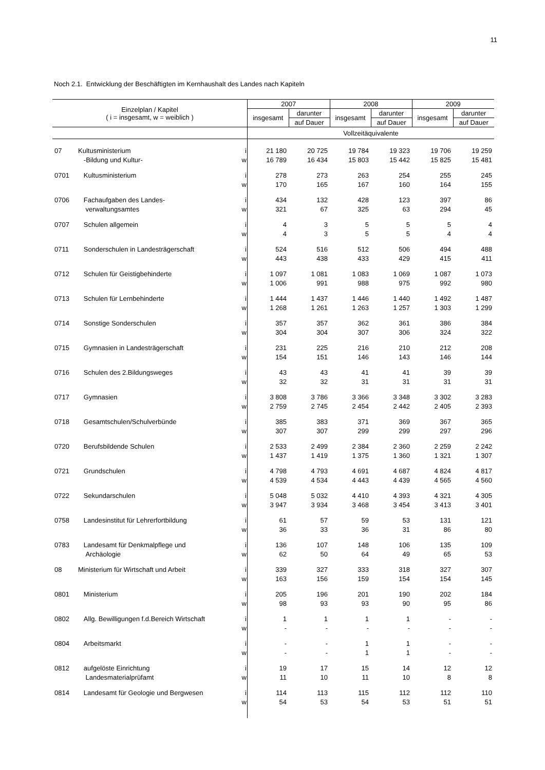11
Noch 2.1. Entwicklung der Beschäftigten im Kernhaushalt des Landes nach Kapiteln
| Einzelplan / Kapitel ( i = insgesamt, w = weiblich ) | | | 2007 | | 2008 | | 2009 | |
| --- | --- | --- | --- | --- | --- | --- | --- | --- |
| | | | insgesamt | darunter | insgesamt | darunter | insgesamt | darunter |
| | | | | auf Dauer | | auf Dauer | | auf Dauer |
| | | | Vollzeitäquivalente | | | | | |
| 07 | Kultusministerium | i | 21 180 | 20 725 | 19 784 | 19 323 | 19 706 | 19 259 |
| | -Bildung und Kultur- | w | 16 789 | 16 434 | 15 803 | 15 442 | 15 825 | 15 481 |
| 0701 | Kultusministerium | i | 278 | 273 | 263 | 254 | 255 | 245 |
| | | w | 170 | 165 | 167 | 160 | 164 | 155 |
| 0706 | Fachaufgaben des Landes- | i | 434 | 132 | 428 | 123 | 397 | 86 |
| | verwaltungsamtes | w | 321 | 67 | 325 | 63 | 294 | 45 |
| 0707 | Schulen allgemein | i | 4 | 3 | 5 | 5 | 5 | 4 |
| | | w | 4 | 3 | 5 | 5 | 4 | 4 |
| 0711 | Sonderschulen in Landesträgerschaft | i | 524 | 516 | 512 | 506 | 494 | 488 |
| | | w | 443 | 438 | 433 | 429 | 415 | 411 |
| 0712 | Schulen für Geistigbehinderte | i | 1 097 | 1 081 | 1 083 | 1 069 | 1 087 | 1 073 |
| | | w | 1 006 | 991 | 988 | 975 | 992 | 980 |
| 0713 | Schulen für Lernbehinderte | i | 1 444 | 1 437 | 1 446 | 1 440 | 1 492 | 1 487 |
| | | w | 1 268 | 1 261 | 1 263 | 1 257 | 1 303 | 1 299 |
| 0714 | Sonstige Sonderschulen | i | 357 | 357 | 362 | 361 | 386 | 384 |
| | | w | 304 | 304 | 307 | 306 | 324 | 322 |
| 0715 | Gymnasien in Landesträgerschaft | i | 231 | 225 | 216 | 210 | 212 | 208 |
| | | w | 154 | 151 | 146 | 143 | 146 | 144 |
| 0716 | Schulen des 2.Bildungsweges | i | 43 | 43 | 41 | 41 | 39 | 39 |
| | | w | 32 | 32 | 31 | 31 | 31 | 31 |
| 0717 | Gymnasien | i | 3 808 | 3 786 | 3 366 | 3 348 | 3 302 | 3 283 |
| | | w | 2 759 | 2 745 | 2 454 | 2 442 | 2 405 | 2 393 |
| 0718 | Gesamtschulen/Schulverbünde | i | 385 | 383 | 371 | 369 | 367 | 365 |
| | | w | 307 | 307 | 299 | 299 | 297 | 296 |
| 0720 | Berufsbildende Schulen | i | 2 533 | 2 499 | 2 384 | 2 360 | 2 259 | 2 242 |
| | | w | 1 437 | 1 419 | 1 375 | 1 360 | 1 321 | 1 307 |
| 0721 | Grundschulen | i | 4 798 | 4 793 | 4 691 | 4 687 | 4 824 | 4 817 |
| | | w | 4 539 | 4 534 | 4 443 | 4 439 | 4 565 | 4 560 |
| 0722 | Sekundarschulen | i | 5 048 | 5 032 | 4 410 | 4 393 | 4 321 | 4 305 |
| | | w | 3 947 | 3 934 | 3 468 | 3 454 | 3 413 | 3 401 |
| 0758 | Landesinstitut für Lehrerfortbildung | i | 61 | 57 | 59 | 53 | 131 | 121 |
| | | w | 36 | 33 | 36 | 31 | 86 | 80 |
| 0783 | Landesamt für Denkmalpflege und | i | 136 | 107 | 148 | 106 | 135 | 109 |
| | Archäologie | w | 62 | 50 | 64 | 49 | 65 | 53 |
| 08 | Ministerium für Wirtschaft und Arbeit | i | 339 | 327 | 333 | 318 | 327 | 307 |
| | | w | 163 | 156 | 159 | 154 | 154 | 145 |
| 0801 | Ministerium | i | 205 | 196 | 201 | 190 | 202 | 184 |
| | | w | 98 | 93 | 93 | 90 | 95 | 86 |
| 0802 | Allg. Bewilligungen f.d.Bereich Wirtschaft | i | 1 | 1 | 1 | 1 | - | - |
| | | w | - | - | - | - | - | - |
| 0804 | Arbeitsmarkt | i | - | - | 1 | 1 | - | - |
| | | w | - | - | 1 | 1 | - | - |
| 0812 | aufgelöste Einrichtung | i | 19 | 17 | 15 | 14 | 12 | 12 |
| | Landesmaterialprüfamt | w | 11 | 10 | 11 | 10 | 8 | 8 |
| 0814 | Landesamt für Geologie und Bergwesen | i | 114 | 113 | 115 | 112 | 112 | 110 |
| | | w | 54 | 53 | 54 | 53 | 51 | 51 |